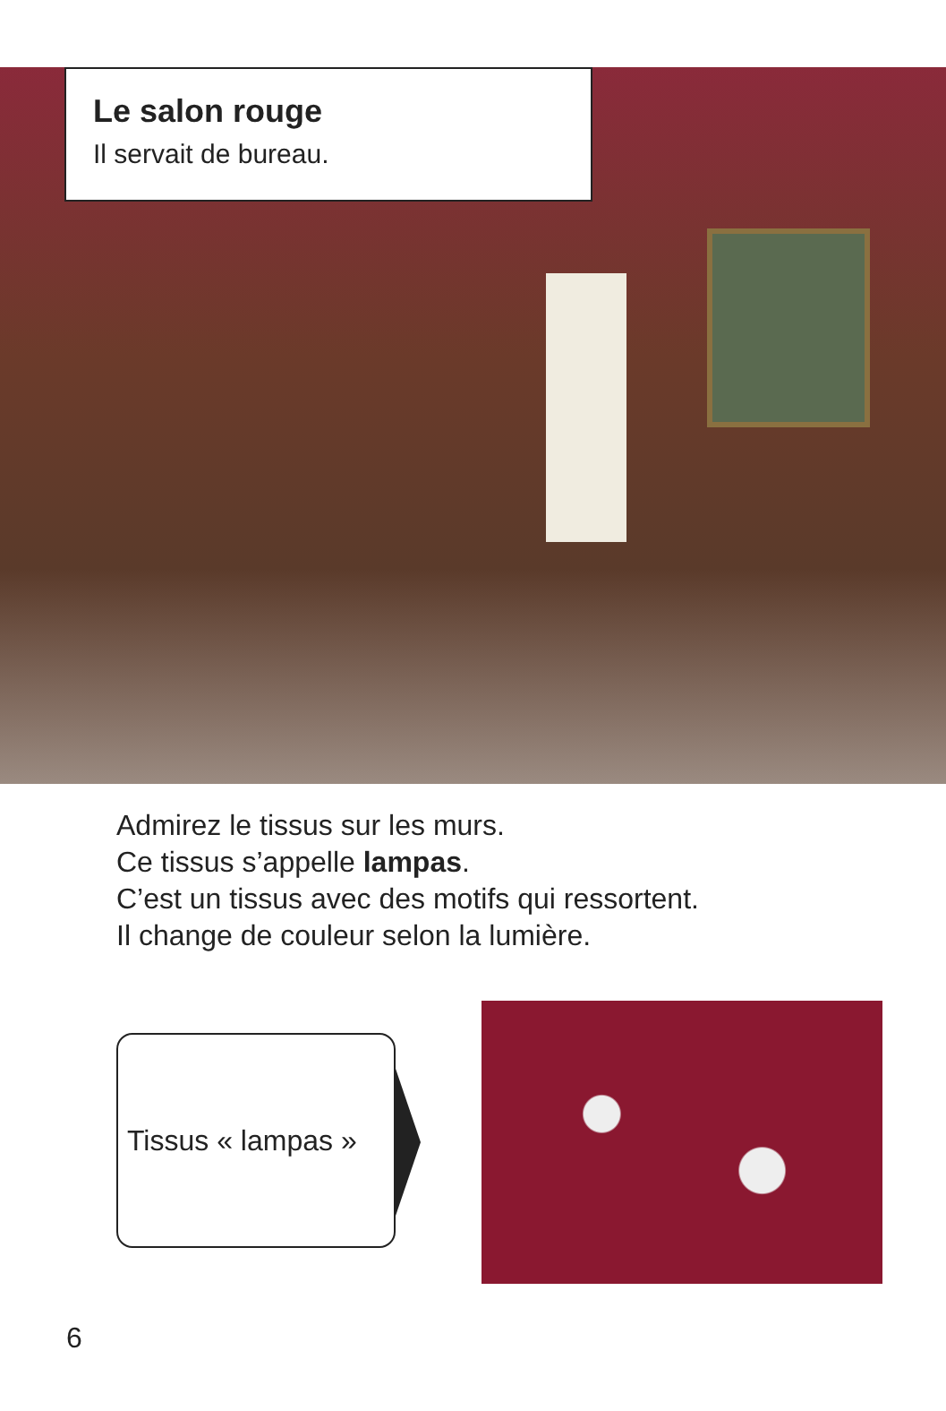Le salon rouge
Il servait de bureau.
Admirez le tissus sur les murs.
Ce tissus s’appelle lampas.
C’est un tissus avec des motifs qui ressortent.
Il change de couleur selon la lumière.
Tissus « lampas »
6